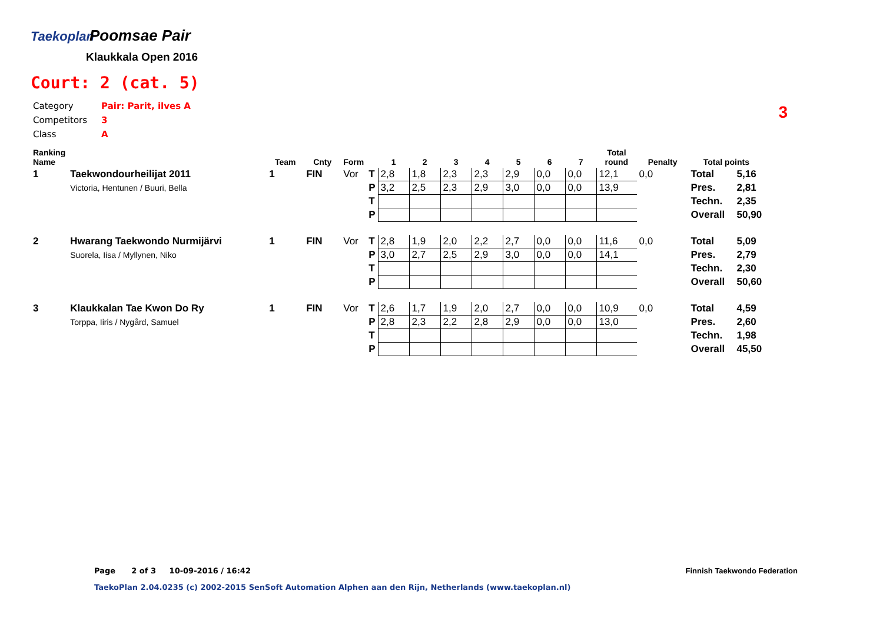Taekoplan
Poomsae Pair
Klaukkala Open 2016
Court: 2 (cat. 5)
| Category | Pair: Parit, ilves A |
| Competitors | 3 |
| Class | A |
3
| Ranking Name | | Team | Cnty | Form | | 1 | 2 | 3 | 4 | 5 | 6 | 7 | Total round | Penalty | Total points | |
| --- | --- | --- | --- | --- | --- | --- | --- | --- | --- | --- | --- | --- | --- | --- | --- | --- |
| 1 | Taekwondourheilijat 2011 | 1 | FIN | Vor | T | 2,8 | 1,8 | 2,3 | 2,3 | 2,9 | 0,0 | 0,0 | 12,1 | 0,0 | Total | 5,16 |
| | Victoria, Hentunen / Buuri, Bella | | | | P | 3,2 | 2,5 | 2,3 | 2,9 | 3,0 | 0,0 | 0,0 | 13,9 | | Pres. | 2,81 |
| | | | | | T | | | | | | | | | | Techn. | 2,35 |
| | | | | | P | | | | | | | | | | Overall | 50,90 |
| 2 | Hwarang Taekwondo Nurmijärvi | 1 | FIN | Vor | T | 2,8 | 1,9 | 2,0 | 2,2 | 2,7 | 0,0 | 0,0 | 11,6 | 0,0 | Total | 5,09 |
| | Suorela, Iisa / Myllynen, Niko | | | | P | 3,0 | 2,7 | 2,5 | 2,9 | 3,0 | 0,0 | 0,0 | 14,1 | | Pres. | 2,79 |
| | | | | | T | | | | | | | | | | Techn. | 2,30 |
| | | | | | P | | | | | | | | | | Overall | 50,60 |
| 3 | Klaukkalan Tae Kwon Do Ry | 1 | FIN | Vor | T | 2,6 | 1,7 | 1,9 | 2,0 | 2,7 | 0,0 | 0,0 | 10,9 | 0,0 | Total | 4,59 |
| | Torppa, Iiris / Nygård, Samuel | | | | P | 2,8 | 2,3 | 2,2 | 2,8 | 2,9 | 0,0 | 0,0 | 13,0 | | Pres. | 2,60 |
| | | | | | T | | | | | | | | | | Techn. | 1,98 |
| | | | | | P | | | | | | | | | | Overall | 45,50 |
Page 2 of 3 10-09-2016 / 16:42
Finnish Taekwondo Federation
TaekoPlan 2.04.0235 (c) 2002-2015 SenSoft Automation Alphen aan den Rijn, Netherlands (www.taekoplan.nl)